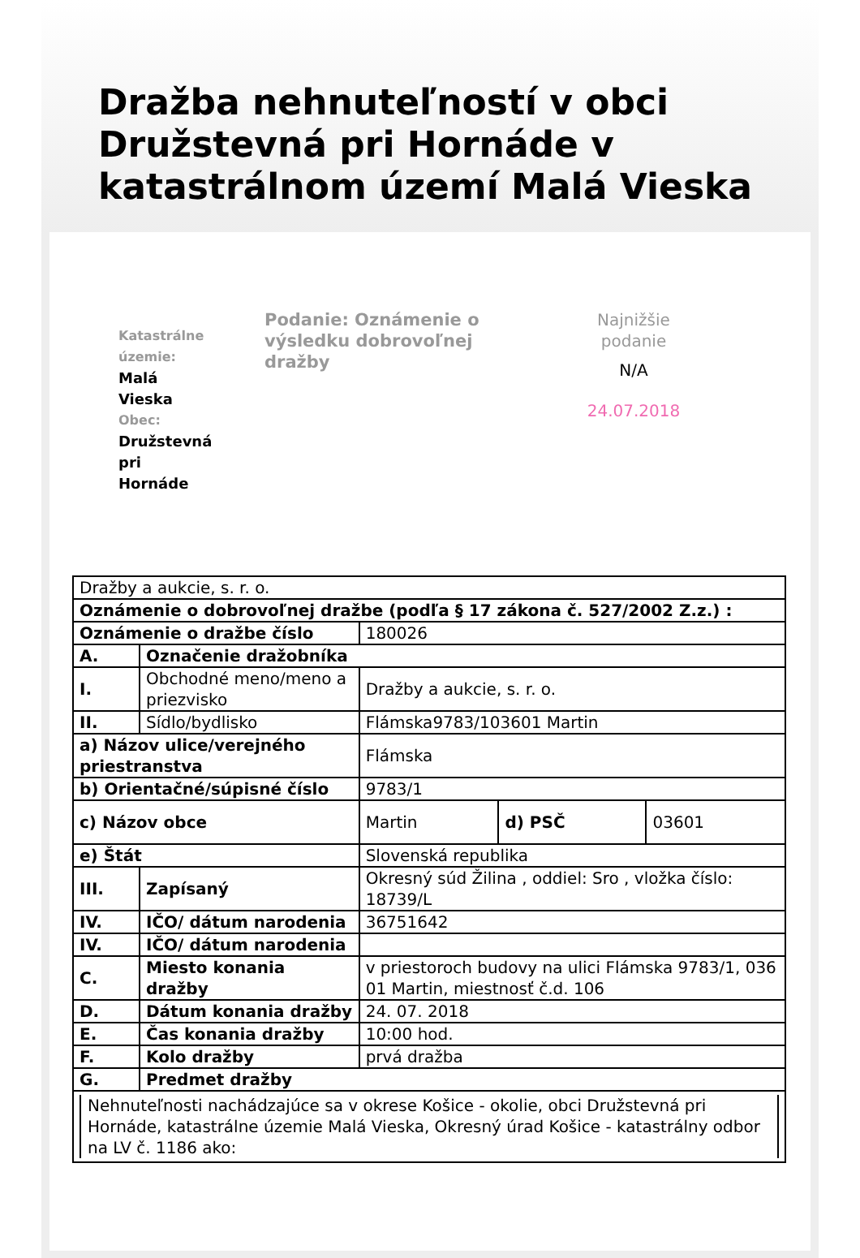Dražba nehnuteľností v obci Družstevná pri Hornáde v katastrálnom území Malá Vieska
Katastrálne územie:
Malá
Vieska
Obec:
Družstevná
pri
Hornáde
Podanie: Oznámenie o výsledku dobrovoľnej dražby
Najnižšie
podanie
N/A
24.07.2018
| Dražby a aukcie, s. r. o. | | | | |
| Oznámenie o dobrovoľnej dražbe (podľa § 17 zákona č. 527/2002 Z.z.) : | | | | |
| Oznámenie o dražbe číslo | | 180026 | | |
| A. | Označenie dražobníka | | | |
| I. | Obchodné meno/meno a priezvisko | Dražby a aukcie, s. r. o. | | |
| II. | Sídlo/bydlisko | Flámska9783/103601 Martin | | |
| a) Názov ulice/verejného priestranstva | | Flámska | | |
| b) Orientačné/súpisné číslo | | 9783/1 | | |
| c) Názov obce | | Martin | d) PSČ | 03601 |
| e) Štát | | Slovenská republika | | |
| III. | Zapísaný | Okresný súd Žilina , oddiel: Sro , vložka číslo: 18739/L | | |
| IV. | IČO/ dátum narodenia | 36751642 | | |
| IV. | IČO/ dátum narodenia | | | |
| C. | Miesto konania dražby | v priestoroch budovy na ulici Flámska 9783/1, 036 01 Martin, miestnosť č.d. 106 | | |
| D. | Dátum konania dražby | 24. 07. 2018 | | |
| E. | Čas konania dražby | 10:00 hod. | | |
| F. | Kolo dražby | prvá dražba | | |
| G. | Predmet dražby | | | |
| Nehnuteľnosti nachádzajúce sa v okrese Košice - okolie, obci Družstevná pri Hornáde, katastrálne územie Malá Vieska, Okresný úrad Košice - katastrálny odbor na LV č. 1186 ako: | | | | |